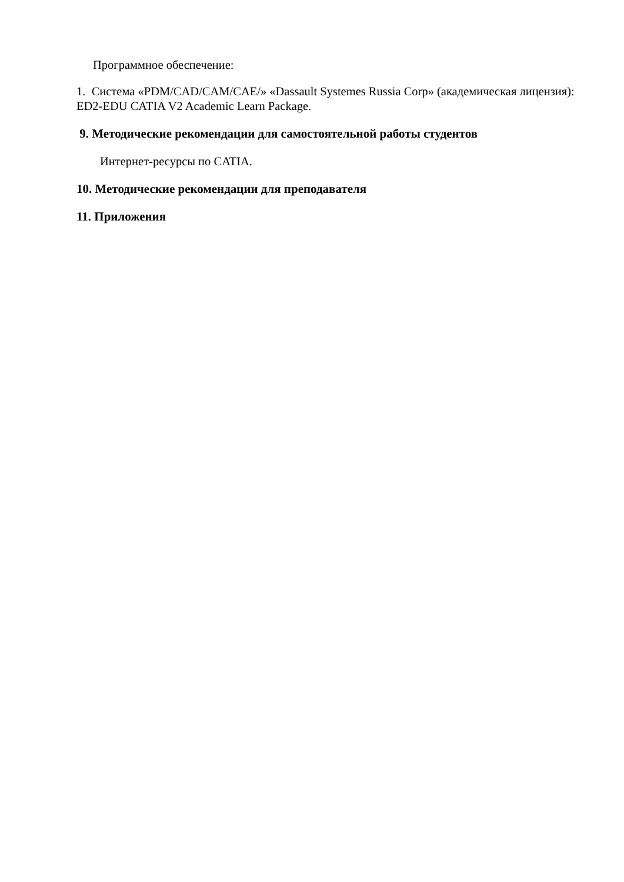Программное обеспечение:
1. Система «PDM/CAD/CAM/CAE/» «Dassault Systemes Russia Corp» (академическая лицензия): ED2-EDU CATIA V2 Academic Learn Package.
9. Методические рекомендации для самостоятельной работы студентов
Интернет-ресурсы по CATIA.
10. Методические рекомендации для преподавателя
11. Приложения